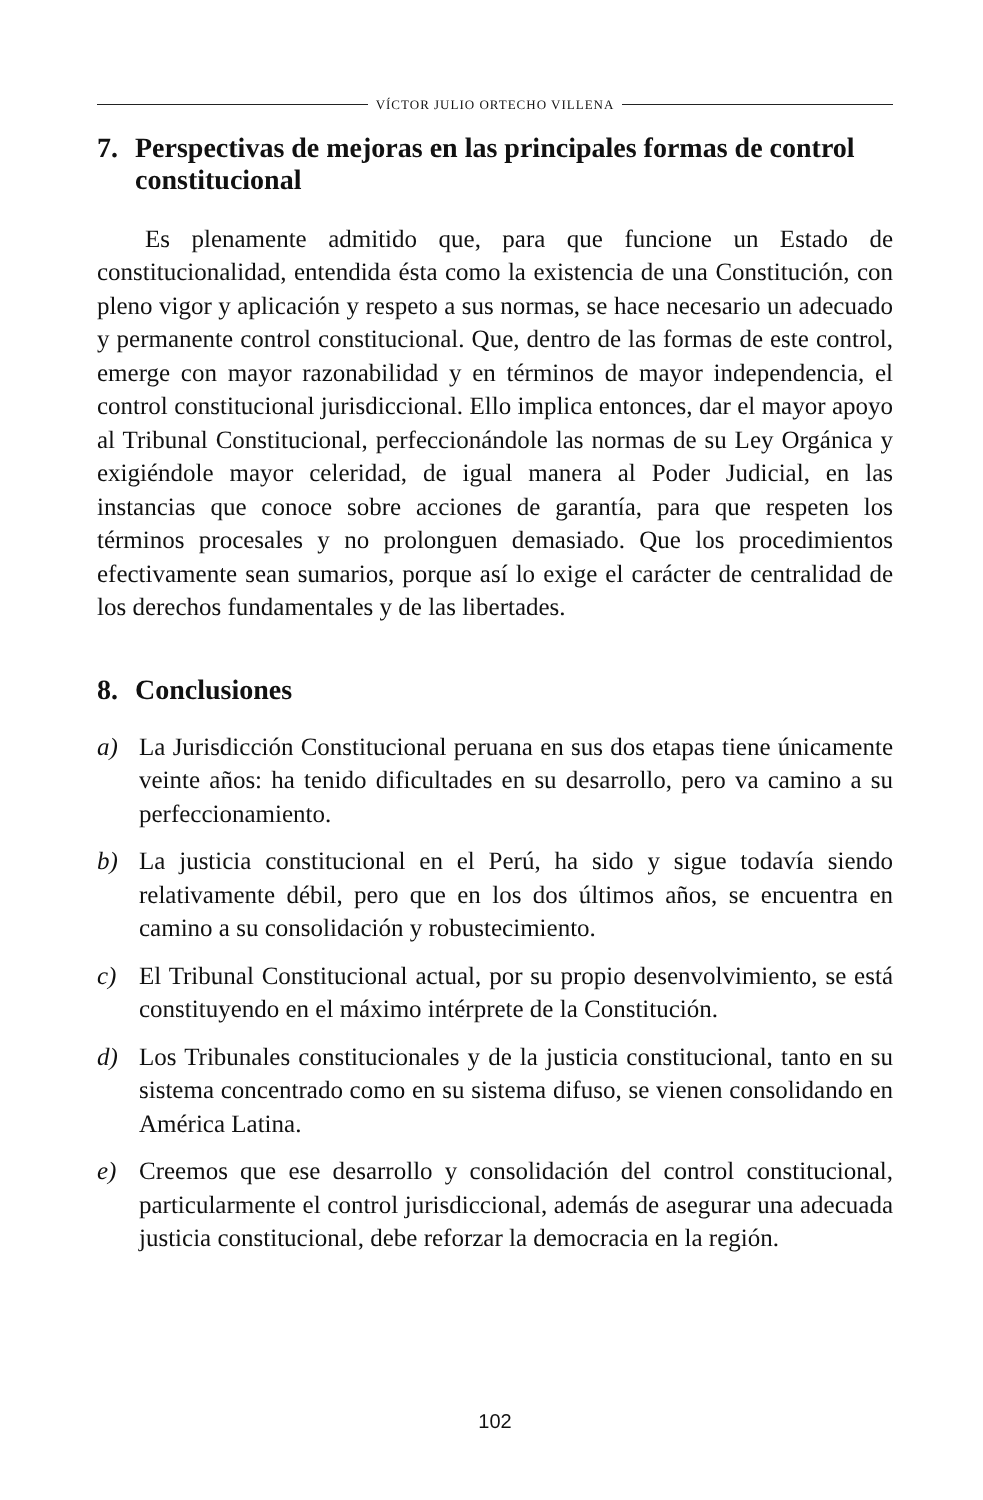VÍCTOR JULIO ORTECHO VILLENA
7. Perspectivas de mejoras en las principales formas de control constitucional
Es plenamente admitido que, para que funcione un Estado de constitucionalidad, entendida ésta como la existencia de una Constitución, con pleno vigor y aplicación y respeto a sus normas, se hace necesario un adecuado y permanente control constitucional. Que, dentro de las formas de este control, emerge con mayor razonabilidad y en términos de mayor independencia, el control constitucional jurisdiccional. Ello implica entonces, dar el mayor apoyo al Tribunal Constitucional, perfeccionándole las normas de su Ley Orgánica y exigiéndole mayor celeridad, de igual manera al Poder Judicial, en las instancias que conoce sobre acciones de garantía, para que respeten los términos procesales y no prolonguen demasiado. Que los procedimientos efectivamente sean sumarios, porque así lo exige el carácter de centralidad de los derechos fundamentales y de las libertades.
8. Conclusiones
a) La Jurisdicción Constitucional peruana en sus dos etapas tiene únicamente veinte años: ha tenido dificultades en su desarrollo, pero va camino a su perfeccionamiento.
b) La justicia constitucional en el Perú, ha sido y sigue todavía siendo relativamente débil, pero que en los dos últimos años, se encuentra en camino a su consolidación y robustecimiento.
c) El Tribunal Constitucional actual, por su propio desenvolvimiento, se está constituyendo en el máximo intérprete de la Constitución.
d) Los Tribunales constitucionales y de la justicia constitucional, tanto en su sistema concentrado como en su sistema difuso, se vienen consolidando en América Latina.
e) Creemos que ese desarrollo y consolidación del control constitucional, particularmente el control jurisdiccional, además de asegurar una adecuada justicia constitucional, debe reforzar la democracia en la región.
102